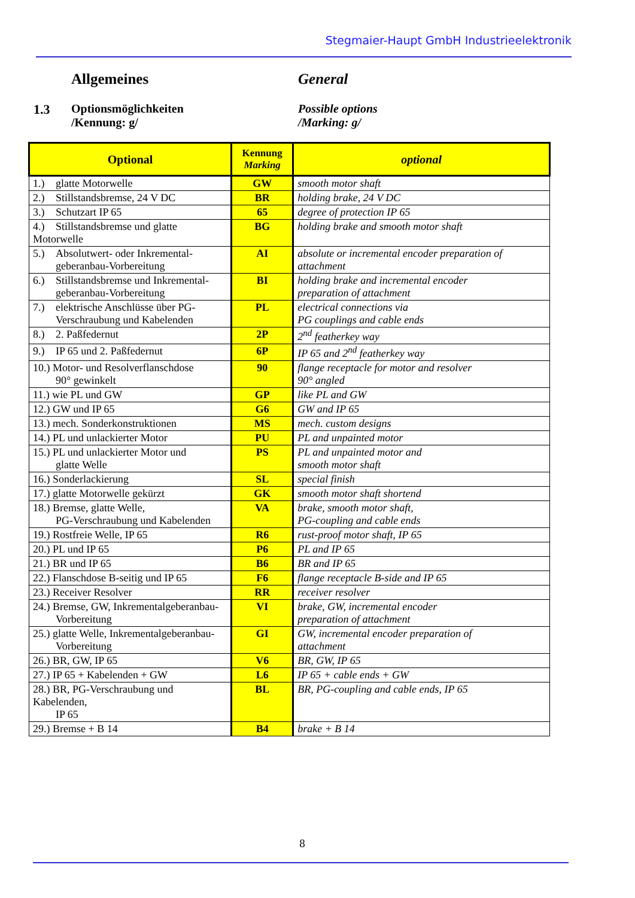Stegmaier-Haupt GmbH Industrieelektronik
Allgemeines General
1.3
Optionsmöglichkeiten
/Kennung: g/
Possible options
/Marking: g/
| Optional | Kennung Marking | optional |
| --- | --- | --- |
| 1.) glatte Motorwelle | GW | smooth motor shaft |
| 2.) Stillstandsbremse, 24 V DC | BR | holding brake, 24 V DC |
| 3.) Schutzart IP 65 | 65 | degree of protection IP 65 |
| 4.) Stillstandsbremse und glatte Motorwelle | BG | holding brake and smooth motor shaft |
| 5.) Absolutwert- oder Inkremental- geberanbau-Vorbereitung | AI | absolute or incremental encoder preparation of attachment |
| 6.) Stillstandsbremse und Inkremental- geberanbau-Vorbereitung | BI | holding brake and incremental encoder preparation of attachment |
| 7.) elektrische Anschlüsse über PG- Verschraubung und Kabelenden | PL | electrical connections via PG couplings and cable ends |
| 8.) 2. Paßfedernut | 2P | 2<sup>nd</sup> featherkey way |
| 9.) IP 65 und 2. Paßfedernut | 6P | IP 65 and 2<sup>nd</sup> featherkey way |
| 10.) Motor- und Resolverflanschdose 90° gewinkelt | 90 | flange receptacle for motor and resolver 90° angled |
| 11.) wie PL und GW | GP | like PL and GW |
| 12.) GW und IP 65 | G6 | GW and IP 65 |
| 13.) mech. Sonderkonstruktionen | MS | mech. custom designs |
| 14.) PL und unlackierter Motor | PU | PL and unpainted motor |
| 15.) PL und unlackierter Motor und glatte Welle | PS | PL and unpainted motor and smooth motor shaft |
| 16.) Sonderlackierung | SL | special finish |
| 17.) glatte Motorwelle gekürzt | GK | smooth motor shaft shortend |
| 18.) Bremse, glatte Welle, PG-Verschraubung und Kabelenden | VA | brake, smooth motor shaft, PG-coupling and cable ends |
| 19.) Rostfreie Welle, IP 65 | R6 | rust-proof motor shaft, IP 65 |
| 20.) PL und IP 65 | P6 | PL and IP 65 |
| 21.) BR und IP 65 | B6 | BR and IP 65 |
| 22.) Flanschdose B-seitig und IP 65 | F6 | flange receptacle B-side and IP 65 |
| 23.) Receiver Resolver | RR | receiver resolver |
| 24.) Bremse, GW, Inkrementalgeberanbau- Vorbereitung | VI | brake, GW, incremental encoder preparation of attachment |
| 25.) glatte Welle, Inkrementalgeberanbau- Vorbereitung | GI | GW, incremental encoder preparation of attachment |
| 26.) BR, GW, IP 65 | V6 | BR, GW, IP 65 |
| 27.) IP 65 + Kabelenden + GW | L6 | IP 65 + cable ends + GW |
| 28.) BR, PG-Verschraubung und Kabelenden, IP 65 | BL | BR, PG-coupling and cable ends, IP 65 |
| 29.) Bremse + B 14 | B4 | brake + B 14 |
8